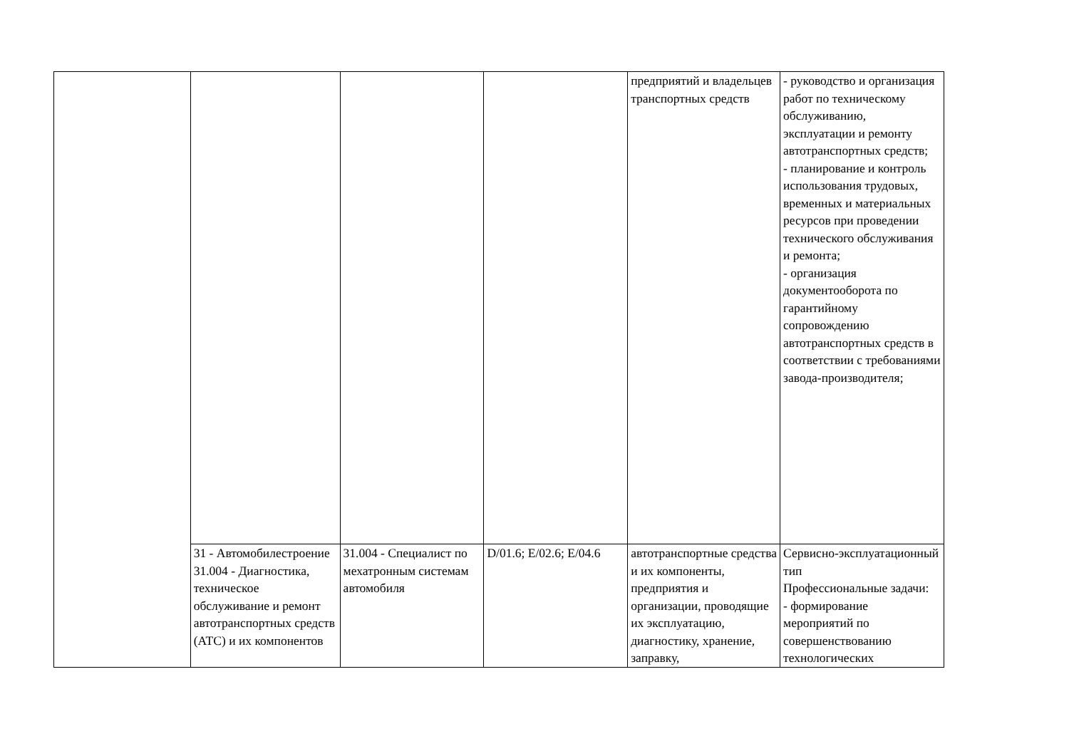| | | | | предприятий и владельцев транспортных средств | - руководство и организация работ по техническому обслуживанию, эксплуатации и ремонту автотранспортных средств; - планирование и контроль использования трудовых, временных и материальных ресурсов при проведении технического обслуживания и ремонта; - организация документооборота по гарантийному сопровождению автотранспортных средств в соответствии с требованиями завода-производителя; |
| | 31 - Автомобилестроение 31.004 - Диагностика, техническое обслуживание и ремонт автотранспортных средств (АТС) и их компонентов | 31.004 - Специалист по мехатронным системам автомобиля | D/01.6; E/02.6; E/04.6 | автотранспортные средства и их компоненты, предприятия и организации, проводящие их эксплуатацию, диагностику, хранение, заправку, | Сервисно-эксплуатационный тип Профессиональные задачи: - формирование мероприятий по совершенствованию технологических |